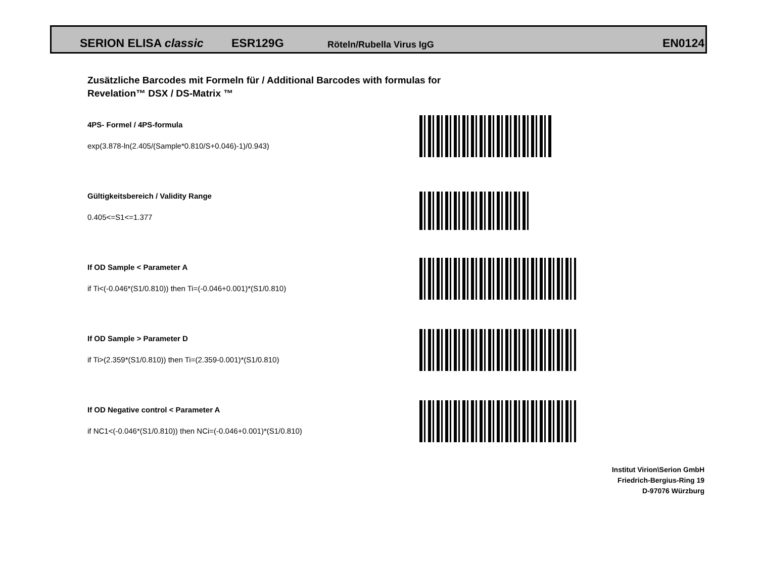SERION ELISA classic ESR129G Röteln/Rubella Virus IgG EN0124
Zusätzliche Barcodes mit Formeln für / Additional Barcodes with formulas for
Revelation™ DSX / DS-Matrix ™
4PS- Formel / 4PS-formula
exp(3.878-ln(2.405/(Sample*0.810/S+0.046)-1)/0.943)
Gültigkeitsbereich / Validity Range
0.405<=S1<=1.377
If OD Sample < Parameter A
if Ti<(-0.046*(S1/0.810)) then Ti=(-0.046+0.001)*(S1/0.810)
If OD Sample > Parameter D
if Ti>(2.359*(S1/0.810)) then Ti=(2.359-0.001)*(S1/0.810)
If OD Negative control < Parameter A
if NC1<(-0.046*(S1/0.810)) then NCi=(-0.046+0.001)*(S1/0.810)
Institut Virion\Serion GmbH
Friedrich-Bergius-Ring 19
D-97076 Würzburg